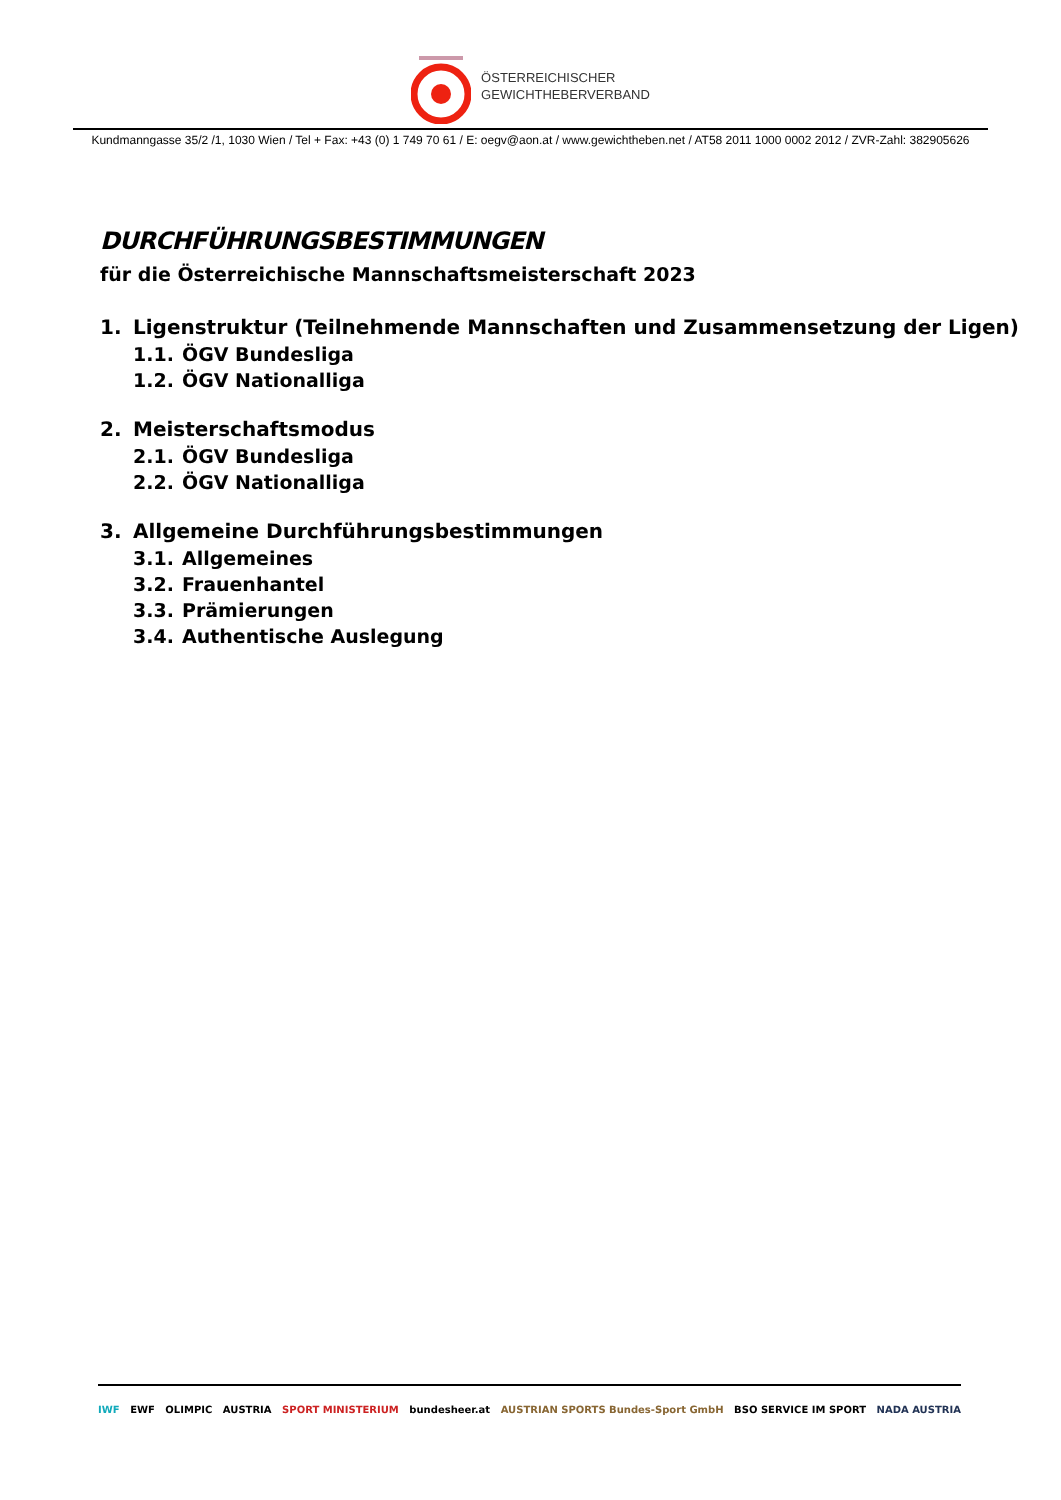ÖSTERREICHISCHER
GEWICHTHEBERVERBAND
Kundmanngasse 35/2 /1, 1030 Wien / Tel + Fax: +43 (0) 1 749 70 61 / E: oegv@aon.at / www.gewichtheben.net / AT58 2011 1000 0002 2012 / ZVR-Zahl: 382905626
DURCHFÜHRUNGSBESTIMMUNGEN
für die Österreichische Mannschaftsmeisterschaft 2023
1. Ligenstruktur (Teilnehmende Mannschaften und Zusammensetzung der Ligen)
1.1. ÖGV Bundesliga
1.2. ÖGV Nationalliga
2. Meisterschaftsmodus
2.1. ÖGV Bundesliga
2.2. ÖGV Nationalliga
3. Allgemeine Durchführungsbestimmungen
3.1. Allgemeines
3.2. Frauenhantel
3.3. Prämierungen
3.4. Authentische Auslegung
IWF EWF OLIMPIC AUSTRIA SPORT MINISTERIUM bundesheer.at AUSTRIAN SPORTS Bundes-Sport GmbH BSO SERVICE IM SPORT NADA AUSTRIA